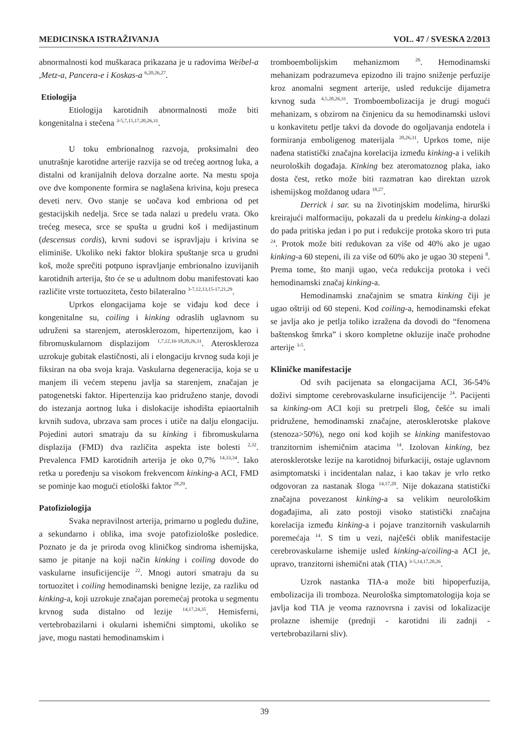MEDICINSKA ISTRAŽIVANJA VOL. 47 / SVESKA 2/2013
abnormalnosti kod muškaraca prikazana je u radovima Weibel-a ,Metz-a, Pancera-e i Koskas-a <sup>6,20,26,27</sup>.
Etiologija
Etiologija karotidnih abnormalnosti može biti kongenitalna i stečena <sup>3-5,7,15,17,20,26,31</sup>.
U toku embrionalnog razvoja, proksimalni deo unutrašnje karotidne arterije razvija se od trećeg aortnog luka, a distalni od kranijalnih delova dorzalne aorte. Na mestu spoja ove dve komponente formira se naglašena krivina, koju preseca deveti nerv. Ovo stanje se uočava kod embriona od pet gestacijskih nedelja. Srce se tada nalazi u predelu vrata. Oko trećeg meseca, srce se spušta u grudni koš i medijastinum (descensus cordis), krvni sudovi se ispravljaju i krivina se eliminiše. Ukoliko neki faktor blokira spuštanje srca u grudni koš, može sprečiti potpuno ispravljanje embrionalno izuvijanih karotidnih arterija, što će se u adultnom dobu manifestovati kao različite vrste tortuoziteta, često bilateralno <sup>3-7,12,13,15-17,21,29</sup>.
Uprkos elongacijama koje se viđaju kod dece i kongenitalne su, coiling i kinking odraslih uglavnom su udruženi sa starenjem, aterosklerozom, hipertenzijom, kao i fibromuskularnom displazijom <sup>1,7,12,16-18,20,26,31</sup>. Ateroskleroza uzrokuje gubitak elastičnosti, ali i elongaciju krvnog suda koji je fiksiran na oba svoja kraja. Vaskularna degeneracija, koja se u manjem ili većem stepenu javlja sa starenjem, značajan je patogenetski faktor. Hipertenzija kao pridruženo stanje, dovodi do istezanja aortnog luka i dislokacije ishodišta epiaortalnih krvnih sudova, ubrzava sam proces i utiče na dalju elongaciju. Pojedini autori smatraju da su kinking i fibromuskularna displazija (FMD) dva različita aspekta iste bolesti <sup>2,32</sup>. Prevalenca FMD karotidnih arterija je oko 0,7% <sup>14,33,34</sup>. Iako retka u poređenju sa visokom frekvencom kinking-a ACI, FMD se pominje kao mogući etiološki faktor <sup>28,29</sup>.
Patofiziologija
Svaka nepravilnost arterija, primarno u pogledu dužine, a sekundarno i oblika, ima svoje patofiziološke posledice. Poznato je da je priroda ovog kliničkog sindroma ishemijska, samo je pitanje na koji način kinking i coiling dovode do vaskularne insuficijencije <sup>22</sup>. Mnogi autori smatraju da su tortuozitet i coiling hemodinamski benigne lezije, za razliku od kinking-a, koji uzrokuje značajan poremećaj protoka u segmentu krvnog suda distalno od lezije <sup>14,17,24,35</sup>. Hemisferni, vertebrobazilarni i okularni ishemični simptomi, ukoliko se jave, mogu nastati hemodinamskim i
tromboembolijskim mehanizmom <sup>26</sup>. Hemodinamski mehanizam podrazumeva epizodno ili trajno sniženje perfuzije kroz anomalni segment arterije, usled redukcije dijametra krvnog suda <sup>4,5,20,26,31</sup>. Tromboembolizacija je drugi mogući mehanizam, s obzirom na činjenicu da su hemodinamski uslovi u konkavitetu petlje takvi da dovode do ogoljavanja endotela i formiranja emboligenog materijala <sup>20,26,31</sup>. Uprkos tome, nije nađena statistički značajna korelacija između kinking-a i velikih neuroloških događaja. Kinking bez ateromatoznog plaka, iako dosta čest, retko može biti razmatran kao direktan uzrok ishemijskog moždanog udara <sup>18,27</sup>.
Derrick i sar. su na životinjskim modelima, hirurški kreirajući malformaciju, pokazali da u predelu kinking-a dolazi do pada pritiska jedan i po put i redukcije protoka skoro tri puta <sup>24</sup>. Protok može biti redukovan za više od 40% ako je ugao kinking-a 60 stepeni, ili za više od 60% ako je ugao 30 stepeni <sup>8</sup>. Prema tome, što manji ugao, veća redukcija protoka i veći hemodinamski značaj kinking-a.
Hemodinamski značajnim se smatra kinking čiji je ugao oštriji od 60 stepeni. Kod coiling-a, hemodinamski efekat se javlja ako je petlja toliko izražena da dovodi do “fenomena baštenskog šmrka” i skoro kompletne okluzije inače prohodne arterije <sup>3-5</sup>.
Kliničke manifestacije
Od svih pacijenata sa elongacijama ACI, 36-54% doživi simptome cerebrovaskularne insuficijencije <sup>24</sup>. Pacijenti sa kinking-om ACI koji su pretrpeli šlog, češće su imali pridružene, hemodinamski značajne, aterosklerotske plakove (stenoza>50%), nego oni kod kojih se kinking manifestovao tranzitornim ishemičnim atacima <sup>14</sup>. Izolovan kinking, bez aterosklerotske lezije na karotidnoj bifurkaciji, ostaje uglavnom asimptomatski i incidentalan nalaz, i kao takav je vrlo retko odgovoran za nastanak šloga <sup>14,17,20</sup>. Nije dokazana statistički značajna povezanost kinking-a sa velikim neurološkim događajima, ali zato postoji visoko statistički značajna korelacija između kinking-a i pojave tranzitornih vaskularnih poremećaja <sup>14</sup>. S tim u vezi, najčešći oblik manifestacije cerebrovaskularne ishemije usled kinking-a/coiling-a ACI je, upravo, tranzitorni ishemični atak (TIA) <sup>3-5,14,17,20,26</sup>.
Uzrok nastanka TIA-a može biti hipoperfuzija, embolizacija ili tromboza. Neurološka simptomatologija koja se javlja kod TIA je veoma raznovrsna i zavisi od lokalizacije prolazne ishemije (prednji - karotidni ili zadnji - vertebrobazilarni sliv).
39